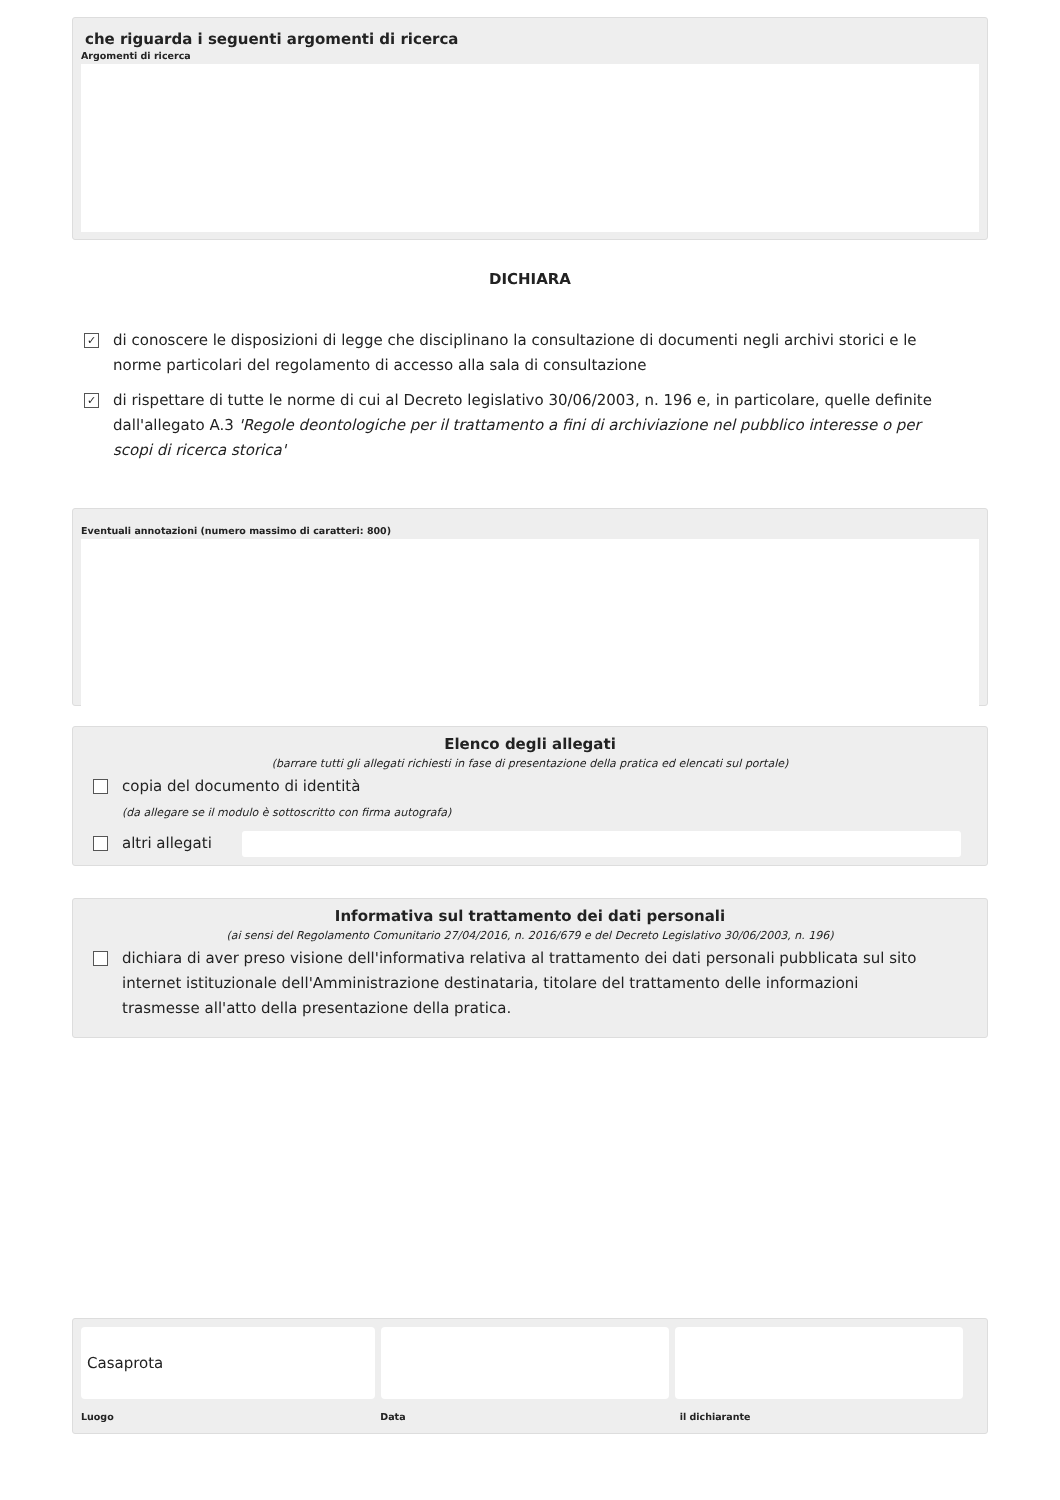che riguarda i seguenti argomenti di ricerca
Argomenti di ricerca
DICHIARA
✓
di conoscere le disposizioni di legge che disciplinano la consultazione di documenti negli archivi storici e le norme particolari del regolamento di accesso alla sala di consultazione
✓
di rispettare di tutte le norme di cui al Decreto legislativo 30/06/2003, n. 196 e, in particolare, quelle definite dall'allegato A.3 'Regole deontologiche per il trattamento a fini di archiviazione nel pubblico interesse o per scopi di ricerca storica'
Eventuali annotazioni (numero massimo di caratteri: 800)
Elenco degli allegati
(barrare tutti gli allegati richiesti in fase di presentazione della pratica ed elencati sul portale)
copia del documento di identità
(da allegare se il modulo è sottoscritto con firma autografa)
altri allegati
Informativa sul trattamento dei dati personali
(ai sensi del Regolamento Comunitario 27/04/2016, n. 2016/679 e del Decreto Legislativo 30/06/2003, n. 196)
dichiara di aver preso visione dell'informativa relativa al trattamento dei dati personali pubblicata sul sito internet istituzionale dell'Amministrazione destinataria, titolare del trattamento delle informazioni trasmesse all'atto della presentazione della pratica.
Casaprota
Luogo Data il dichiarante